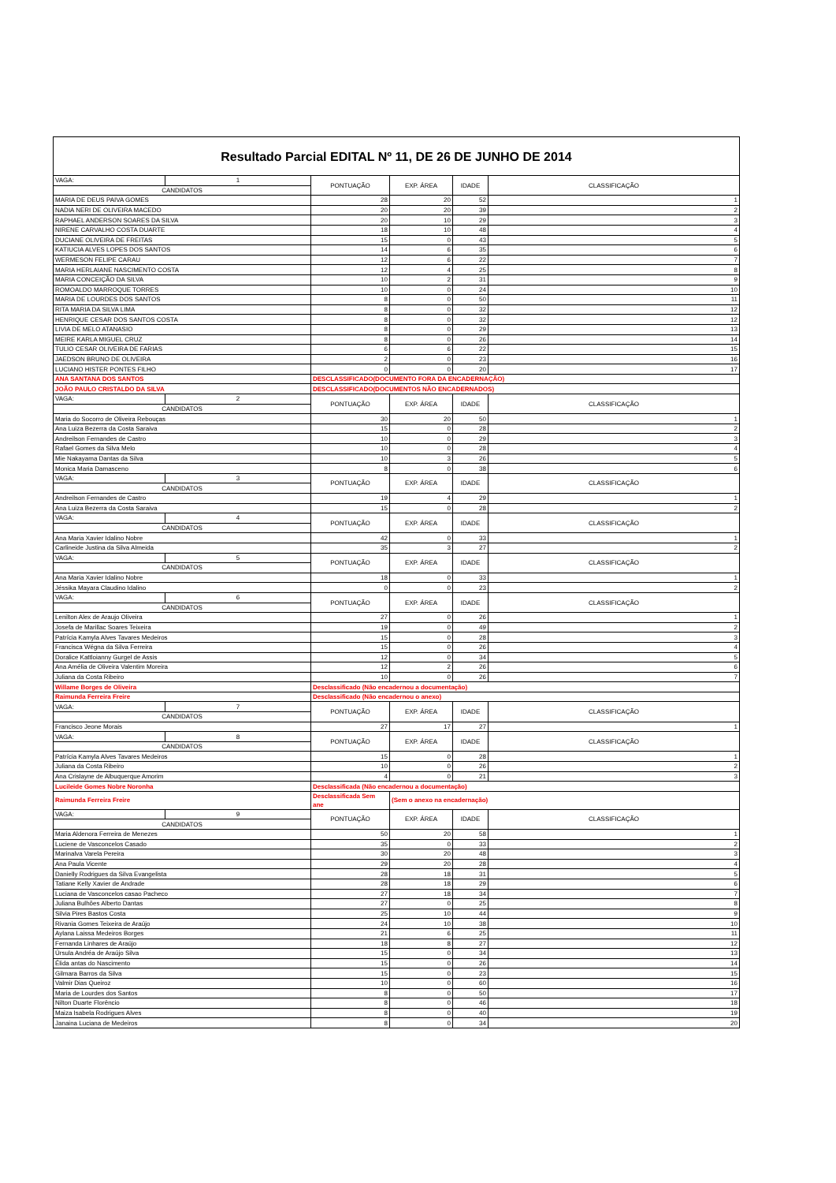| Resultado Parcial EDITAL Nº 11, DE 26 DE JUNHO DE 2014 | | | | | |
| VAGA: | 1 | PONTUAÇÃO | EXP. ÁREA | IDADE | CLASSIFICAÇÃO |
| CANDIDATOS | | | | | |
| MARIA DE DEUS PAIVA GOMES | | 28 | 20 | 52 | 1 |
| NADIA NERI DE OLIVEIRA MACEDO | | 20 | 20 | 39 | 2 |
| RAPHAEL ANDERSON SOARES DA SILVA | | 20 | 10 | 29 | 3 |
| NIRENE CARVALHO COSTA DUARTE | | 18 | 10 | 48 | 4 |
| DUCIANE OLIVEIRA DE FREITAS | | 15 | 0 | 43 | 5 |
| KATIUCIA ALVES LOPES DOS SANTOS | | 14 | 6 | 35 | 6 |
| WERMESON FELIPE CARAU | | 12 | 6 | 22 | 7 |
| MARIA HERLAIANE NASCIMENTO COSTA | | 12 | 4 | 25 | 8 |
| MARIA CONCEIÇÃO DA SILVA | | 10 | 2 | 31 | 9 |
| ROMOALDO MARROQUE TORRES | | 10 | 0 | 24 | 10 |
| MARIA DE LOURDES DOS SANTOS | | 8 | 0 | 50 | 11 |
| RITA MARIA DA SILVA LIMA | | 8 | 0 | 32 | 12 |
| HENRIQUE CESAR DOS SANTOS COSTA | | 8 | 0 | 32 | 12 |
| LIVIA DE MELO ATANASIO | | 8 | 0 | 29 | 13 |
| MEIRE KARLA MIGUEL CRUZ | | 8 | 0 | 26 | 14 |
| TULIO CESAR OLIVEIRA DE FARIAS | | 6 | 6 | 22 | 15 |
| JAEDSON BRUNO DE OLIVEIRA | | 2 | 0 | 23 | 16 |
| LUCIANO HISTER PONTES FILHO | | 0 | 0 | 20 | 17 |
| ANA SANTANA DOS SANTOS | | DESCLASSIFICADO(DOCUMENTO FORA DA ENCADERNAÇÃO) | | | |
| JOÃO PAULO CRISTALDO DA SILVA | | DESCLASSIFICADO(DOCUMENTOS NÃO ENCADERNADOS) | | | |
| VAGA: | 2 | PONTUAÇÃO | EXP. ÁREA | IDADE | CLASSIFICAÇÃO |
| CANDIDATOS | | | | | |
| Maria do Socorro de Oliveira Rebouças | | 30 | 20 | 50 | 1 |
| Ana Luiza Bezerra da Costa Saraiva | | 15 | 0 | 28 | 2 |
| Andreilson Fernandes de Castro | | 10 | 0 | 29 | 3 |
| Rafael Gomes da Silva Melo | | 10 | 0 | 28 | 4 |
| Mie Nakayama Dantas da Silva | | 10 | 3 | 26 | 5 |
| Monica Maria Damasceno | | 8 | 0 | 38 | 6 |
| VAGA: | 3 | PONTUAÇÃO | EXP. ÁREA | IDADE | CLASSIFICAÇÃO |
| CANDIDATOS | | | | | |
| Andreilson Fernandes de Castro | | 19 | 4 | 29 | 1 |
| Ana Luiza Bezerra da Costa Saraiva | | 15 | 0 | 28 | 2 |
| VAGA: | 4 | PONTUAÇÃO | EXP. ÁREA | IDADE | CLASSIFICAÇÃO |
| CANDIDATOS | | | | | |
| Ana Maria Xavier Idalino Nobre | | 42 | 0 | 33 | 1 |
| Carlineide Justina da Silva Almeida | | 35 | 3 | 27 | 2 |
| VAGA: | 5 | PONTUAÇÃO | EXP. ÁREA | IDADE | CLASSIFICAÇÃO |
| CANDIDATOS | | | | | |
| Ana Maria Xavier Idalino Nobre | | 18 | 0 | 33 | 1 |
| Jéssika Mayara Claudino Idalino | | 0 | 0 | 23 | 2 |
| VAGA: | 6 | PONTUAÇÃO | EXP. ÁREA | IDADE | CLASSIFICAÇÃO |
| CANDIDATOS | | | | | |
| Lenilton Alex de Araujo Oliveira | | 27 | 0 | 26 | 1 |
| Josefa de Marillac Soares Teixeira | | 19 | 0 | 49 | 2 |
| Patrícia Kamyla Alves Tavares Medeiros | | 15 | 0 | 28 | 3 |
| Francisca Wégna da Silva Ferreira | | 15 | 0 | 26 | 4 |
| Doralice Kattloianny Gurgel de Assis | | 12 | 0 | 34 | 5 |
| Ana Amélia de Oliveira Valentim Moreira | | 12 | 2 | 26 | 6 |
| Juliana da Costa Ribeiro | | 10 | 0 | 26 | 7 |
| Willame Borges de Oliveira | | Desclassificado (Não encadernou a documentação) | | | |
| Raimunda Ferreira Freire | | Desclassificado (Não encadernou o anexo) | | | |
| VAGA: | 7 | PONTUAÇÃO | EXP. ÁREA | IDADE | CLASSIFICAÇÃO |
| CANDIDATOS | | | | | |
| Francisco Jeone Morais | | 27 | 17 | 27 | 1 |
| VAGA: | 8 | PONTUAÇÃO | EXP. ÁREA | IDADE | CLASSIFICAÇÃO |
| CANDIDATOS | | | | | |
| Patrícia Kamyla Alves Tavares Medeiros | | 15 | 0 | 28 | 1 |
| Juliana da Costa Ribeiro | | 10 | 0 | 26 | 2 |
| Ana Crislayne de Albuquerque Amorim | | 4 | 0 | 21 | 3 |
| Lucileide Gomes Nobre Noronha | | Desclassificada (Não encadernou a documentação) | | | |
| Raimunda Ferreira Freire | | Desclassificada Sem ane | (Sem o anexo na encadernação) | | |
| VAGA: | 9 | PONTUAÇÃO | EXP. ÁREA | IDADE | CLASSIFICAÇÃO |
| CANDIDATOS | | | | | |
| Maria Aldenora Ferreira de Menezes | | 50 | 20 | 58 | 1 |
| Luciene de Vasconcelos Casado | | 35 | 0 | 33 | 2 |
| Marinalva Varela Pereira | | 30 | 20 | 48 | 3 |
| Ana Paula Vicente | | 29 | 20 | 28 | 4 |
| Danielly Rodrigues da Silva Evangelista | | 28 | 18 | 31 | 5 |
| Tatiane Kelly Xavier de Andrade | | 28 | 18 | 29 | 6 |
| Luciana de Vasconcelos casao Pacheco | | 27 | 18 | 34 | 7 |
| Juliana Bulhões Alberto Dantas | | 27 | 0 | 25 | 8 |
| Silvia Pires Bastos Costa | | 25 | 10 | 44 | 9 |
| Rivania Gomes Teixeira de Araújo | | 24 | 10 | 38 | 10 |
| Aylana Laissa Medeiros Borges | | 21 | 6 | 25 | 11 |
| Fernanda Linhares de Araújo | | 18 | 8 | 27 | 12 |
| Úrsula Andréa de Araújo Silva | | 15 | 0 | 34 | 13 |
| Élida antas do Nascimento | | 15 | 0 | 26 | 14 |
| Gilmara Barros da Silva | | 15 | 0 | 23 | 15 |
| Valmir Dias Queiroz | | 10 | 0 | 60 | 16 |
| Maria de Lourdes dos Santos | | 8 | 0 | 50 | 17 |
| Nilton Duarte Florêncio | | 8 | 0 | 46 | 18 |
| Maiza Isabela Rodrigues Alves | | 8 | 0 | 40 | 19 |
| Janaina Luciana de Medeiros | | 8 | 0 | 34 | 20 |